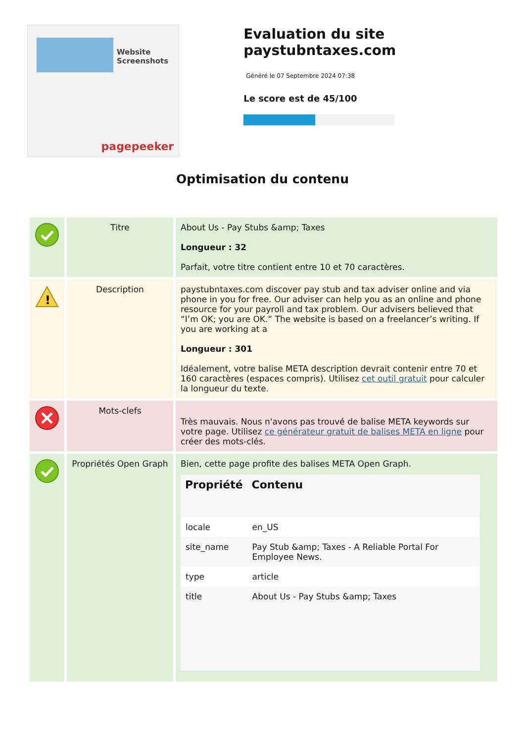Website Screenshots
pagepeeker
Evaluation du site paystubntaxes.com
Généré le 07 Septembre 2024 07:38
Le score est de 45/100
Optimisation du contenu
| | Titre | About Us - Pay Stubs &amp; Taxes Longueur : 32 Parfait, votre titre contient entre 10 et 70 caractères. |
| ! | Description | paystubntaxes.com discover pay stub and tax adviser online and via phone in you for free. Our adviser can help you as an online and phone resource for your payroll and tax problem. Our advisers believed that “I’m OK; you are OK.” The website is based on a freelancer’s writing. If you are working at a Longueur : 301 Idéalement, votre balise META description devrait contenir entre 70 et 160 caractères (espaces compris). Utilisez cet outil gratuit pour calculer la longueur du texte. |
| | Mots-clefs | Très mauvais. Nous n'avons pas trouvé de balise META keywords sur votre page. Utilisez ce générateur gratuit de balises META en ligne pour créer des mots-clés. |
| | Propriétés Open Graph | Bien, cette page profite des balises META Open Graph. / Propriété / Contenu / / --- / --- / / locale / en_US / / site_name / Pay Stub &amp; Taxes - A Reliable Portal For Employee News. / / type / article / / title / About Us - Pay Stubs &amp; Taxes / |